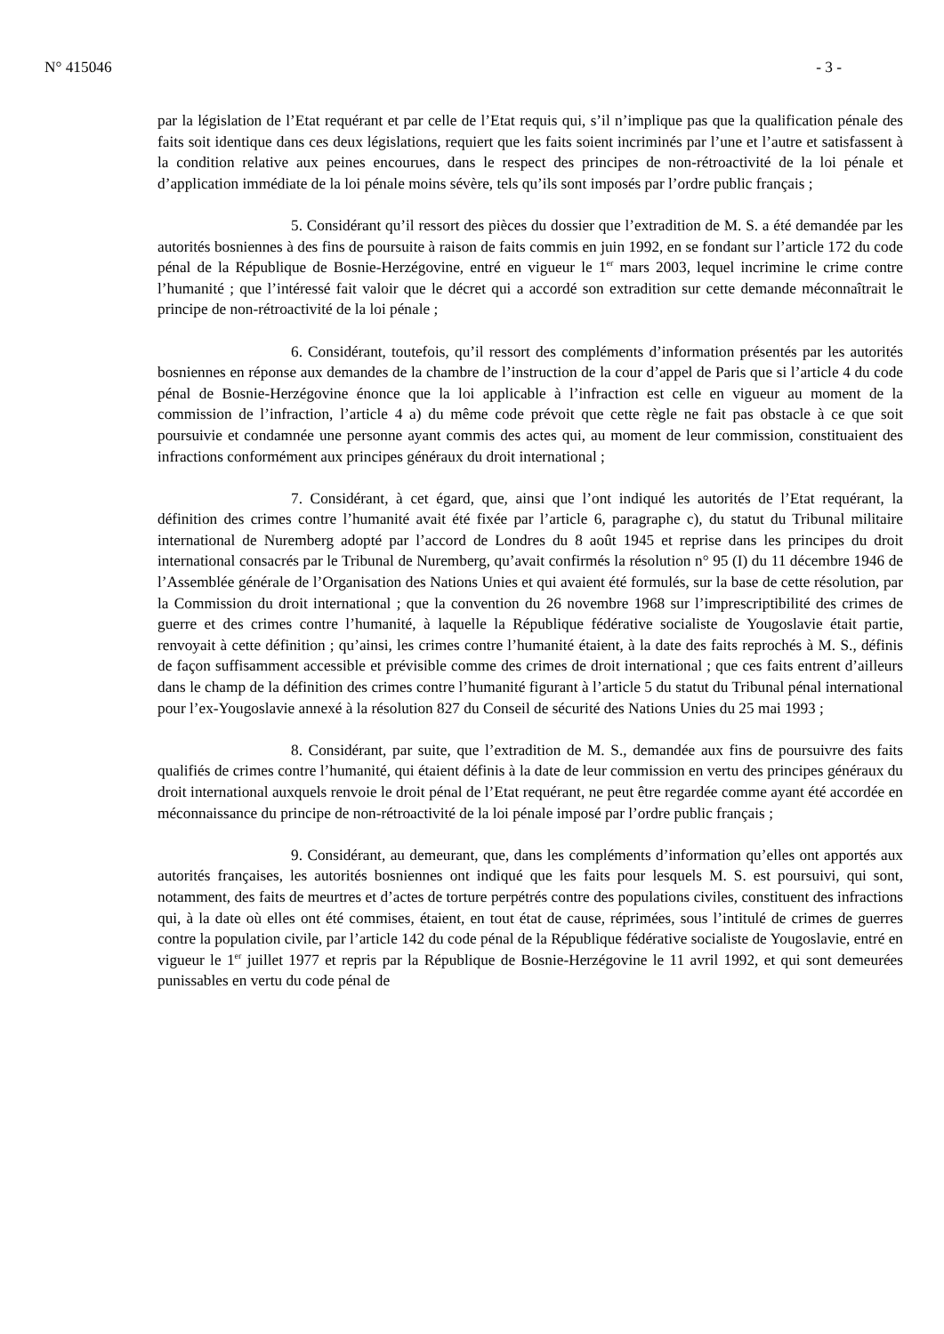N° 415046 - 3 -
par la législation de l’Etat requérant et par celle de l’Etat requis qui, s’il n’implique pas que la qualification pénale des faits soit identique dans ces deux législations, requiert que les faits soient incriminés par l’une et l’autre et satisfassent à la condition relative aux peines encourues, dans le respect des principes de non-rétroactivité de la loi pénale et d’application immédiate de la loi pénale moins sévère, tels qu’ils sont imposés par l’ordre public français ;
5. Considérant qu’il ressort des pièces du dossier que l’extradition de M. S. a été demandée par les autorités bosniennes à des fins de poursuite à raison de faits commis en juin 1992, en se fondant sur l’article 172 du code pénal de la République de Bosnie-Herzégovine, entré en vigueur le 1<sup>er</sup> mars 2003, lequel incrimine le crime contre l’humanité ; que l’intéressé fait valoir que le décret qui a accordé son extradition sur cette demande méconnaîtrait le principe de non-rétroactivité de la loi pénale ;
6. Considérant, toutefois, qu’il ressort des compléments d’information présentés par les autorités bosniennes en réponse aux demandes de la chambre de l’instruction de la cour d’appel de Paris que si l’article 4 du code pénal de Bosnie-Herzégovine énonce que la loi applicable à l’infraction est celle en vigueur au moment de la commission de l’infraction, l’article 4 a) du même code prévoit que cette règle ne fait pas obstacle à ce que soit poursuivie et condamnée une personne ayant commis des actes qui, au moment de leur commission, constituaient des infractions conformément aux principes généraux du droit international ;
7. Considérant, à cet égard, que, ainsi que l’ont indiqué les autorités de l’Etat requérant, la définition des crimes contre l’humanité avait été fixée par l’article 6, paragraphe c), du statut du Tribunal militaire international de Nuremberg adopté par l’accord de Londres du 8 août 1945 et reprise dans les principes du droit international consacrés par le Tribunal de Nuremberg, qu’avait confirmés la résolution n° 95 (I) du 11 décembre 1946 de l’Assemblée générale de l’Organisation des Nations Unies et qui avaient été formulés, sur la base de cette résolution, par la Commission du droit international ; que la convention du 26 novembre 1968 sur l’imprescriptibilité des crimes de guerre et des crimes contre l’humanité, à laquelle la République fédérative socialiste de Yougoslavie était partie, renvoyait à cette définition ; qu’ainsi, les crimes contre l’humanité étaient, à la date des faits reprochés à M. S., définis de façon suffisamment accessible et prévisible comme des crimes de droit international ; que ces faits entrent d’ailleurs dans le champ de la définition des crimes contre l’humanité figurant à l’article 5 du statut du Tribunal pénal international pour l’ex-Yougoslavie annexé à la résolution 827 du Conseil de sécurité des Nations Unies du 25 mai 1993 ;
8. Considérant, par suite, que l’extradition de M. S., demandée aux fins de poursuivre des faits qualifiés de crimes contre l’humanité, qui étaient définis à la date de leur commission en vertu des principes généraux du droit international auxquels renvoie le droit pénal de l’Etat requérant, ne peut être regardée comme ayant été accordée en méconnaissance du principe de non-rétroactivité de la loi pénale imposé par l’ordre public français ;
9. Considérant, au demeurant, que, dans les compléments d’information qu’elles ont apportés aux autorités françaises, les autorités bosniennes ont indiqué que les faits pour lesquels M. S. est poursuivi, qui sont, notamment, des faits de meurtres et d’actes de torture perpétrés contre des populations civiles, constituent des infractions qui, à la date où elles ont été commises, étaient, en tout état de cause, réprimées, sous l’intitulé de crimes de guerres contre la population civile, par l’article 142 du code pénal de la République fédérative socialiste de Yougoslavie, entré en vigueur le 1<sup>er</sup> juillet 1977 et repris par la République de Bosnie-Herzégovine le 11 avril 1992, et qui sont demeurées punissables en vertu du code pénal de